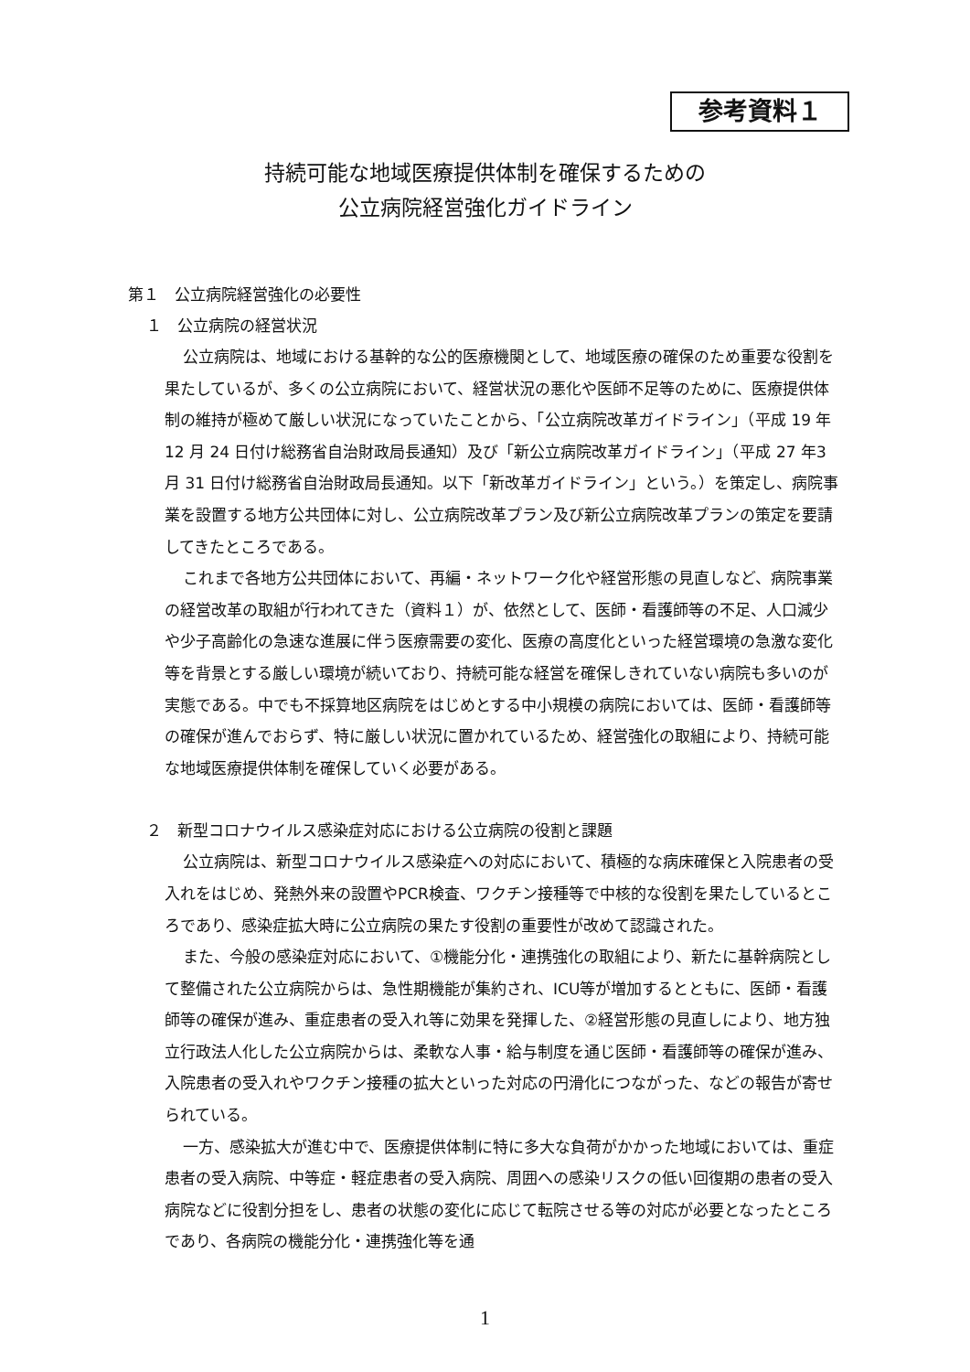参考資料１
持続可能な地域医療提供体制を確保するための
公立病院経営強化ガイドライン
第１　公立病院経営強化の必要性
１　公立病院の経営状況
公立病院は、地域における基幹的な公的医療機関として、地域医療の確保のため重要な役割を果たしているが、多くの公立病院において、経営状況の悪化や医師不足等のために、医療提供体制の維持が極めて厳しい状況になっていたことから、「公立病院改革ガイドライン」（平成 19 年 12 月 24 日付け総務省自治財政局長通知）及び「新公立病院改革ガイドライン」（平成 27 年3月 31 日付け総務省自治財政局長通知。以下「新改革ガイドライン」という。）を策定し、病院事業を設置する地方公共団体に対し、公立病院改革プラン及び新公立病院改革プランの策定を要請してきたところである。
これまで各地方公共団体において、再編・ネットワーク化や経営形態の見直しなど、病院事業の経営改革の取組が行われてきた（資料１）が、依然として、医師・看護師等の不足、人口減少や少子高齢化の急速な進展に伴う医療需要の変化、医療の高度化といった経営環境の急激な変化等を背景とする厳しい環境が続いており、持続可能な経営を確保しきれていない病院も多いのが実態である。中でも不採算地区病院をはじめとする中小規模の病院においては、医師・看護師等の確保が進んでおらず、特に厳しい状況に置かれているため、経営強化の取組により、持続可能な地域医療提供体制を確保していく必要がある。
２　新型コロナウイルス感染症対応における公立病院の役割と課題
公立病院は、新型コロナウイルス感染症への対応において、積極的な病床確保と入院患者の受入れをはじめ、発熱外来の設置やPCR検査、ワクチン接種等で中核的な役割を果たしているところであり、感染症拡大時に公立病院の果たす役割の重要性が改めて認識された。
また、今般の感染症対応において、①機能分化・連携強化の取組により、新たに基幹病院として整備された公立病院からは、急性期機能が集約され、ICU等が増加するとともに、医師・看護師等の確保が進み、重症患者の受入れ等に効果を発揮した、②経営形態の見直しにより、地方独立行政法人化した公立病院からは、柔軟な人事・給与制度を通じ医師・看護師等の確保が進み、入院患者の受入れやワクチン接種の拡大といった対応の円滑化につながった、などの報告が寄せられている。
一方、感染拡大が進む中で、医療提供体制に特に多大な負荷がかかった地域においては、重症患者の受入病院、中等症・軽症患者の受入病院、周囲への感染リスクの低い回復期の患者の受入病院などに役割分担をし、患者の状態の変化に応じて転院させる等の対応が必要となったところであり、各病院の機能分化・連携強化等を通
1